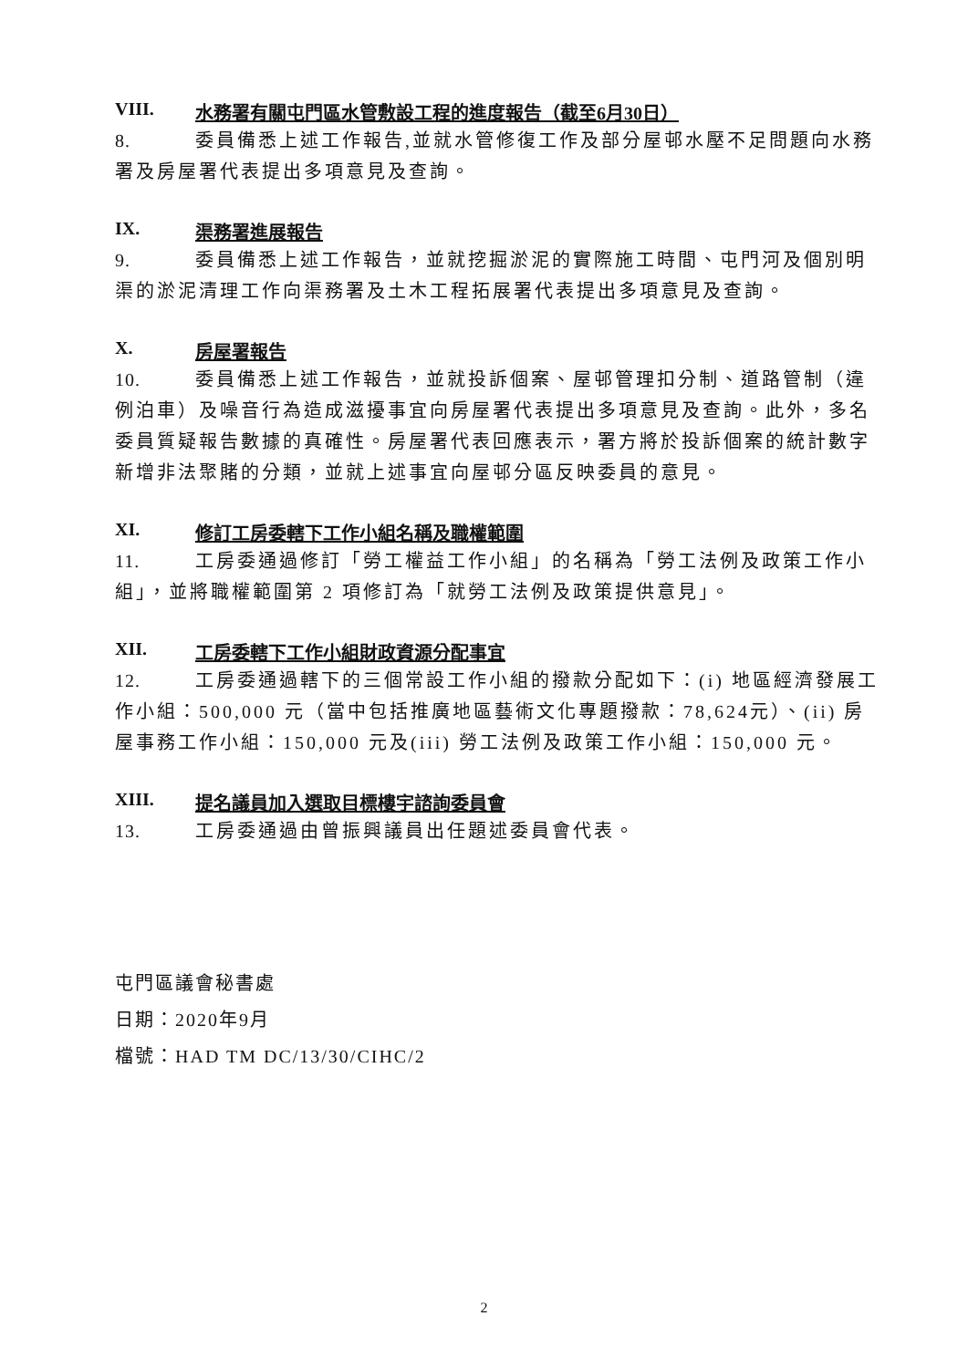VIII. 水務署有關屯門區水管敷設工程的進度報告（截至6月30日）
8. 委員備悉上述工作報告,並就水管修復工作及部分屋邨水壓不足問題向水務署及房屋署代表提出多項意見及查詢。
IX. 渠務署進展報告
9. 委員備悉上述工作報告，並就挖掘淤泥的實際施工時間、屯門河及個別明渠的淤泥清理工作向渠務署及土木工程拓展署代表提出多項意見及查詢。
X. 房屋署報告
10. 委員備悉上述工作報告，並就投訴個案、屋邨管理扣分制、道路管制（違例泊車）及噪音行為造成滋擾事宜向房屋署代表提出多項意見及查詢。此外，多名委員質疑報告數據的真確性。房屋署代表回應表示，署方將於投訴個案的統計數字新增非法聚賭的分類，並就上述事宜向屋邨分區反映委員的意見。
XI. 修訂工房委轄下工作小組名稱及職權範圍
11. 工房委通過修訂「勞工權益工作小組」的名稱為「勞工法例及政策工作小組」，並將職權範圍第 2 項修訂為「就勞工法例及政策提供意見」。
XII. 工房委轄下工作小組財政資源分配事宜
12. 工房委通過轄下的三個常設工作小組的撥款分配如下：(i) 地區經濟發展工作小組：500,000 元（當中包括推廣地區藝術文化專題撥款：78,624元）、(ii) 房屋事務工作小組：150,000 元及(iii) 勞工法例及政策工作小組：150,000 元。
XIII. 提名議員加入選取目標樓宇諮詢委員會
13. 工房委通過由曾振興議員出任題述委員會代表。
屯門區議會秘書處
日期：2020年9月
檔號：HAD TM DC/13/30/CIHC/2
2